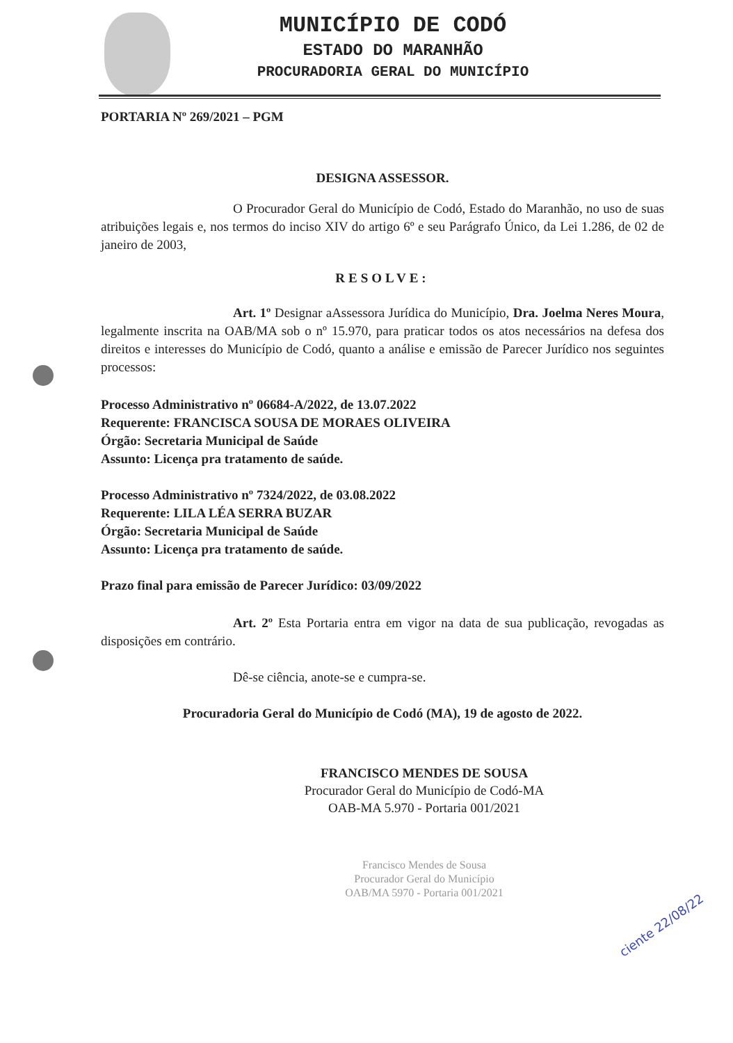MUNICÍPIO DE CODÓ
ESTADO DO MARANHÃO
PROCURADORIA GERAL DO MUNICÍPIO
PORTARIA Nº 269/2021 – PGM
DESIGNA ASSESSOR.
O Procurador Geral do Município de Codó, Estado do Maranhão, no uso de suas atribuições legais e, nos termos do inciso XIV do artigo 6º e seu Parágrafo Único, da Lei 1.286, de 02 de janeiro de 2003,
RESOLVE:
Art. 1º Designar aAssessora Jurídica do Município, Dra. Joelma Neres Moura, legalmente inscrita na OAB/MA sob o nº 15.970, para praticar todos os atos necessários na defesa dos direitos e interesses do Município de Codó, quanto a análise e emissão de Parecer Jurídico nos seguintes processos:
Processo Administrativo nº 06684-A/2022, de 13.07.2022
Requerente: FRANCISCA SOUSA DE MORAES OLIVEIRA
Órgão: Secretaria Municipal de Saúde
Assunto: Licença pra tratamento de saúde.
Processo Administrativo nº 7324/2022, de 03.08.2022
Requerente: LILA LÉA SERRA BUZAR
Órgão: Secretaria Municipal de Saúde
Assunto: Licença pra tratamento de saúde.
Prazo final para emissão de Parecer Jurídico: 03/09/2022
Art. 2º Esta Portaria entra em vigor na data de sua publicação, revogadas as disposições em contrário.
Dê-se ciência, anote-se e cumpra-se.
Procuradoria Geral do Município de Codó (MA), 19 de agosto de 2022.
FRANCISCO MENDES DE SOUSA
Procurador Geral do Município de Codó-MA
OAB-MA 5.970 - Portaria 001/2021
Francisco Mendes de Sousa
Procurador Geral do Município
OAB/MA 5970 - Portaria 001/2021
ciente 22/08/22